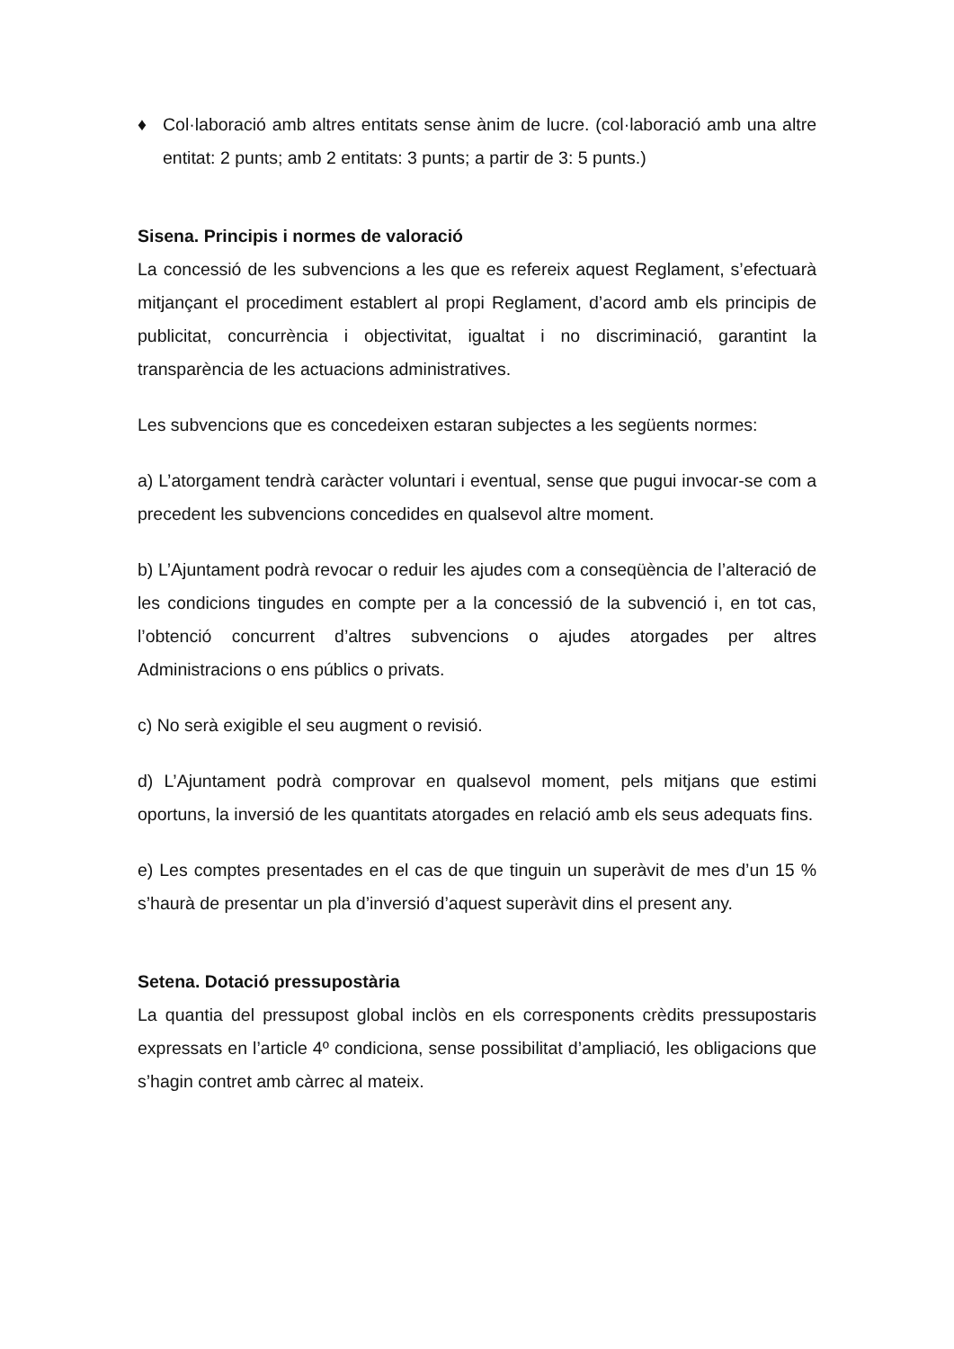♦ Col·laboració amb altres entitats sense ànim de lucre. (col·laboració amb una altre entitat: 2 punts; amb 2 entitats: 3 punts; a partir de 3: 5 punts.)
Sisena. Principis i normes de valoració
La concessió de les subvencions a les que es refereix aquest Reglament, s’efectuarà mitjançant el procediment establert al propi Reglament, d’acord amb els principis de publicitat, concurrència i objectivitat, igualtat i no discriminació, garantint la transparència de les actuacions administratives.
Les subvencions que es concedeixen estaran subjectes a les següents normes:
a) L’atorgament tendrà caràcter voluntari i eventual, sense que pugui invocar-se com a precedent les subvencions concedides en qualsevol altre moment.
b) L’Ajuntament podrà revocar o reduir les ajudes com a conseqüència de l’alteració de les condicions tingudes en compte per a la concessió de la subvenció i, en tot cas, l’obtenció concurrent d’altres subvencions o ajudes atorgades per altres Administracions o ens públics o privats.
c) No serà exigible el seu augment o revisió.
d) L’Ajuntament podrà comprovar en qualsevol moment, pels mitjans que estimi oportuns, la inversió de les quantitats atorgades en relació amb els seus adequats fins.
e) Les comptes presentades en el cas de que tinguin un superàvit de mes d’un 15 % s’haurà de presentar un pla d’inversió d’aquest superàvit dins el present any.
Setena. Dotació pressupostària
La quantia del pressupost global inclòs en els corresponents crèdits pressupostaris expressats en l’article 4º condiciona, sense possibilitat d’ampliació, les obligacions que s’hagin contret amb càrrec al mateix.